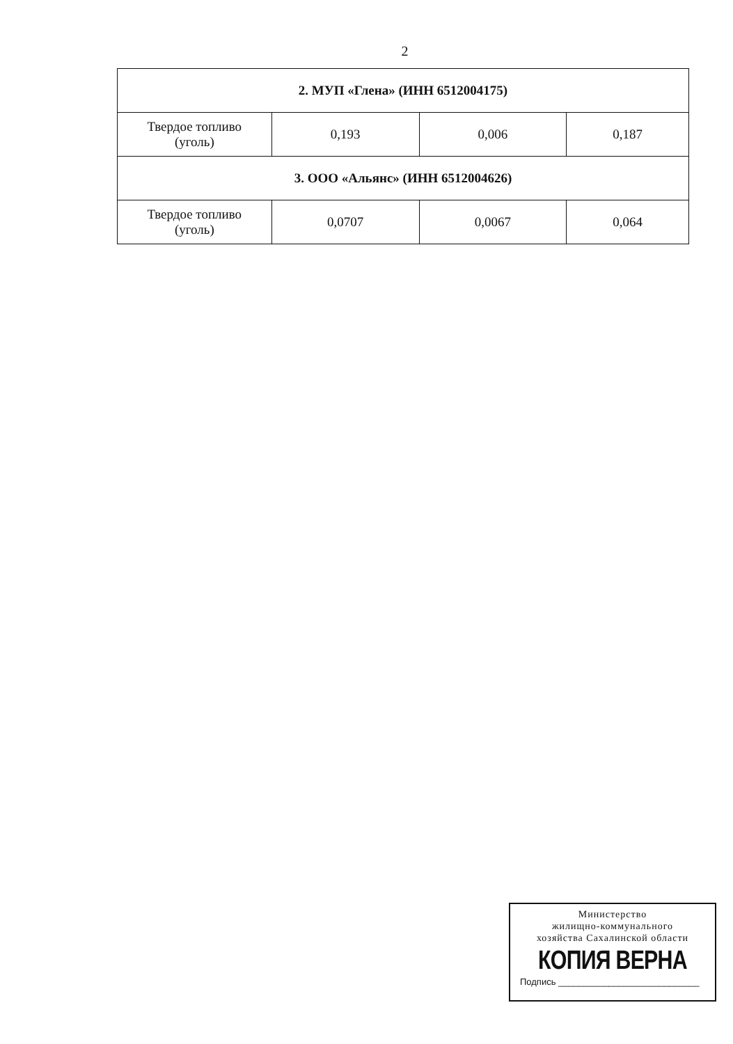2
| 2. МУП «Глена» (ИНН 6512004175) | | | |
| Твердое топливо (уголь) | 0,193 | 0,006 | 0,187 |
| 3. ООО «Альянс» (ИНН 6512004626) | | | |
| Твердое топливо (уголь) | 0,0707 | 0,0067 | 0,064 |
Министерство
жилищно-коммунального
хозяйства Сахалинской области
КОПИЯ ВЕРНА
Подпись ____________________________